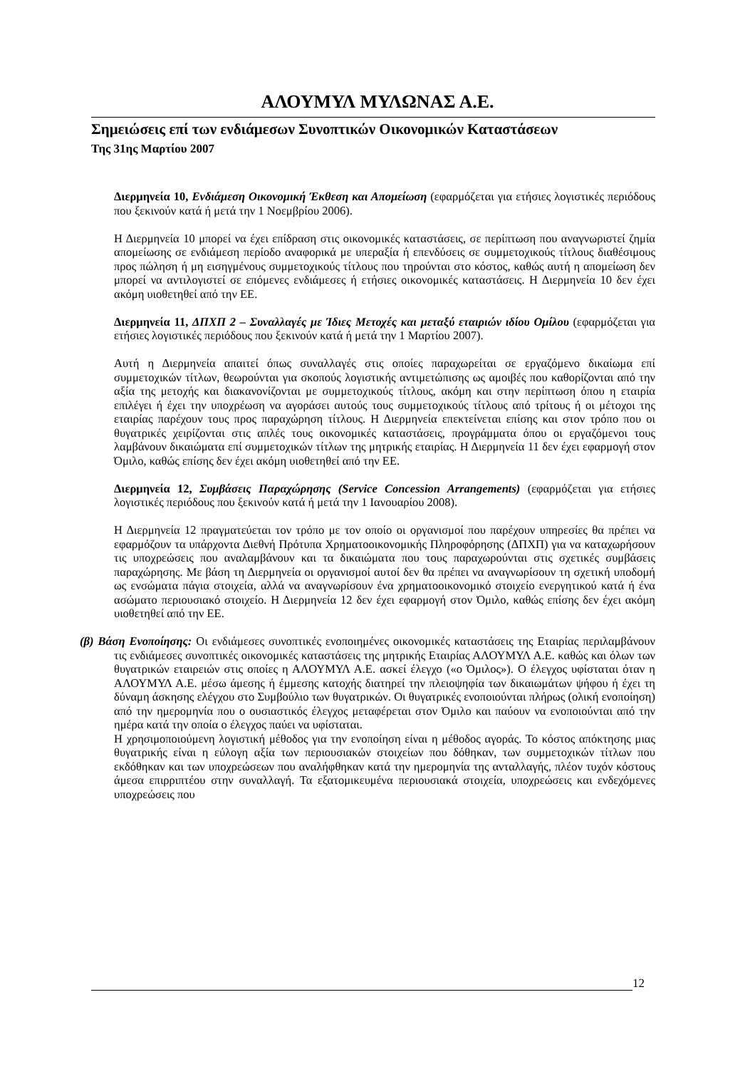ΑΛΟΥΜΥΛ ΜΥΛΩΝΑΣ Α.Ε.
Σημειώσεις επί των ενδιάμεσων Συνοπτικών Οικονομικών Καταστάσεων
Της 31ης Μαρτίου 2007
Διερμηνεία 10, Ενδιάμεση Οικονομική Έκθεση και Απομείωση (εφαρμόζεται για ετήσιες λογιστικές περιόδους που ξεκινούν κατά ή μετά την 1 Νοεμβρίου 2006).
Η Διερμηνεία 10 μπορεί να έχει επίδραση στις οικονομικές καταστάσεις, σε περίπτωση που αναγνωριστεί ζημία απομείωσης σε ενδιάμεση περίοδο αναφορικά με υπεραξία ή επενδύσεις σε συμμετοχικούς τίτλους διαθέσιμους προς πώληση ή μη εισηγμένους συμμετοχικούς τίτλους που τηρούνται στο κόστος, καθώς αυτή η απομείωση δεν μπορεί να αντιλογιστεί σε επόμενες ενδιάμεσες ή ετήσιες οικονομικές καταστάσεις. Η Διερμηνεία 10 δεν έχει ακόμη υιοθετηθεί από την ΕΕ.
Διερμηνεία 11, ΔΠΧΠ 2 – Συναλλαγές με Ίδιες Μετοχές και μεταξύ εταιριών ιδίου Ομίλου (εφαρμόζεται για ετήσιες λογιστικές περιόδους που ξεκινούν κατά ή μετά την 1 Μαρτίου 2007).
Αυτή η Διερμηνεία απαιτεί όπως συναλλαγές στις οποίες παραχωρείται σε εργαζόμενο δικαίωμα επί συμμετοχικών τίτλων, θεωρούνται για σκοπούς λογιστικής αντιμετώπισης ως αμοιβές που καθορίζονται από την αξία της μετοχής και διακανονίζονται με συμμετοχικούς τίτλους, ακόμη και στην περίπτωση όπου η εταιρία επιλέγει ή έχει την υποχρέωση να αγοράσει αυτούς τους συμμετοχικούς τίτλους από τρίτους ή οι μέτοχοι της εταιρίας παρέχουν τους προς παραχώρηση τίτλους. Η Διερμηνεία επεκτείνεται επίσης και στον τρόπο που οι θυγατρικές χειρίζονται στις απλές τους οικονομικές καταστάσεις, προγράμματα όπου οι εργαζόμενοι τους λαμβάνουν δικαιώματα επί συμμετοχικών τίτλων της μητρικής εταιρίας. Η Διερμηνεία 11 δεν έχει εφαρμογή στον Όμιλο, καθώς επίσης δεν έχει ακόμη υιοθετηθεί από την ΕΕ.
Διερμηνεία 12, Συμβάσεις Παραχώρησης (Service Concession Arrangements) (εφαρμόζεται για ετήσιες λογιστικές περιόδους που ξεκινούν κατά ή μετά την 1 Ιανουαρίου 2008).
Η Διερμηνεία 12 πραγματεύεται τον τρόπο με τον οποίο οι οργανισμοί που παρέχουν υπηρεσίες θα πρέπει να εφαρμόζουν τα υπάρχοντα Διεθνή Πρότυπα Χρηματοοικονομικής Πληροφόρησης (ΔΠΧΠ) για να καταχωρήσουν τις υποχρεώσεις που αναλαμβάνουν και τα δικαιώματα που τους παραχωρούνται στις σχετικές συμβάσεις παραχώρησης. Με βάση τη Διερμηνεία οι οργανισμοί αυτοί δεν θα πρέπει να αναγνωρίσουν τη σχετική υποδομή ως ενσώματα πάγια στοιχεία, αλλά να αναγνωρίσουν ένα χρηματοοικονομικό στοιχείο ενεργητικού κατά ή ένα ασώματο περιουσιακό στοιχείο. Η Διερμηνεία 12 δεν έχει εφαρμογή στον Όμιλο, καθώς επίσης δεν έχει ακόμη υιοθετηθεί από την ΕΕ.
(β) Βάση Ενοποίησης: Οι ενδιάμεσες συνοπτικές ενοποιημένες οικονομικές καταστάσεις της Εταιρίας περιλαμβάνουν τις ενδιάμεσες συνοπτικές οικονομικές καταστάσεις της μητρικής Εταιρίας ΑΛΟΥΜΥΛ Α.Ε. καθώς και όλων των θυγατρικών εταιρειών στις οποίες η ΑΛΟΥΜΥΛ Α.Ε. ασκεί έλεγχο («ο Όμιλος»). Ο έλεγχος υφίσταται όταν η ΑΛΟΥΜΥΛ Α.Ε. μέσω άμεσης ή έμμεσης κατοχής διατηρεί την πλειοψηφία των δικαιωμάτων ψήφου ή έχει τη δύναμη άσκησης ελέγχου στο Συμβούλιο των θυγατρικών. Οι θυγατρικές ενοποιούνται πλήρως (ολική ενοποίηση) από την ημερομηνία που ο ουσιαστικός έλεγχος μεταφέρεται στον Όμιλο και παύουν να ενοποιούνται από την ημέρα κατά την οποία ο έλεγχος παύει να υφίσταται.
Η χρησιμοποιούμενη λογιστική μέθοδος για την ενοποίηση είναι η μέθοδος αγοράς. Το κόστος απόκτησης μιας θυγατρικής είναι η εύλογη αξία των περιουσιακών στοιχείων που δόθηκαν, των συμμετοχικών τίτλων που εκδόθηκαν και των υποχρεώσεων που αναλήφθηκαν κατά την ημερομηνία της ανταλλαγής, πλέον τυχόν κόστους άμεσα επιρριπτέου στην συναλλαγή. Τα εξατομικευμένα περιουσιακά στοιχεία, υποχρεώσεις και ενδεχόμενες υποχρεώσεις που
12